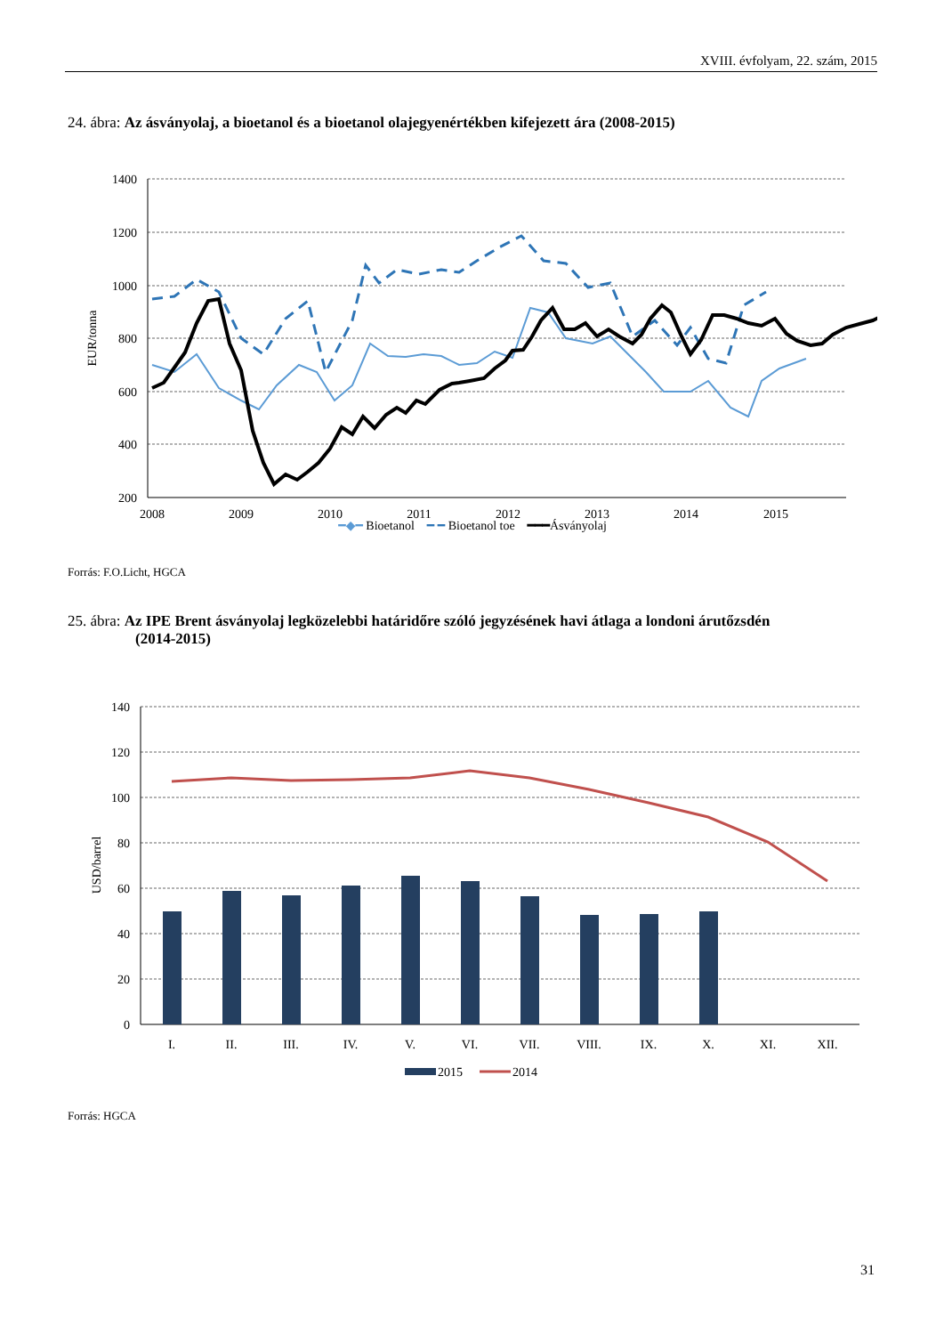XVIII. évfolyam, 22. szám, 2015
24. ábra: Az ásványolaj, a bioetanol és a bioetanol olajegyenértékben kifejezett ára (2008-2015)
1400
1200
1000
800
600
400
200
EUR/tonna
2008
2009
2010
2011
2012
2013
2014
2015
━◆━ Bioetanol ━ ━ Bioetanol toe ━━━Ásványolaj
Forrás: F.O.Licht, HGCA
25. ábra: Az IPE Brent ásványolaj legközelebbi határidőre szóló jegyzésének havi átlaga a londoni árutőzsdén
(2014-2015)
140
120
100
80
60
40
20
0
USD/barrel
I.
II.
III.
IV.
V.
VI.
VII.
VIII.
IX.
X.
XI.
XII.
2015
2014
Forrás: HGCA
31